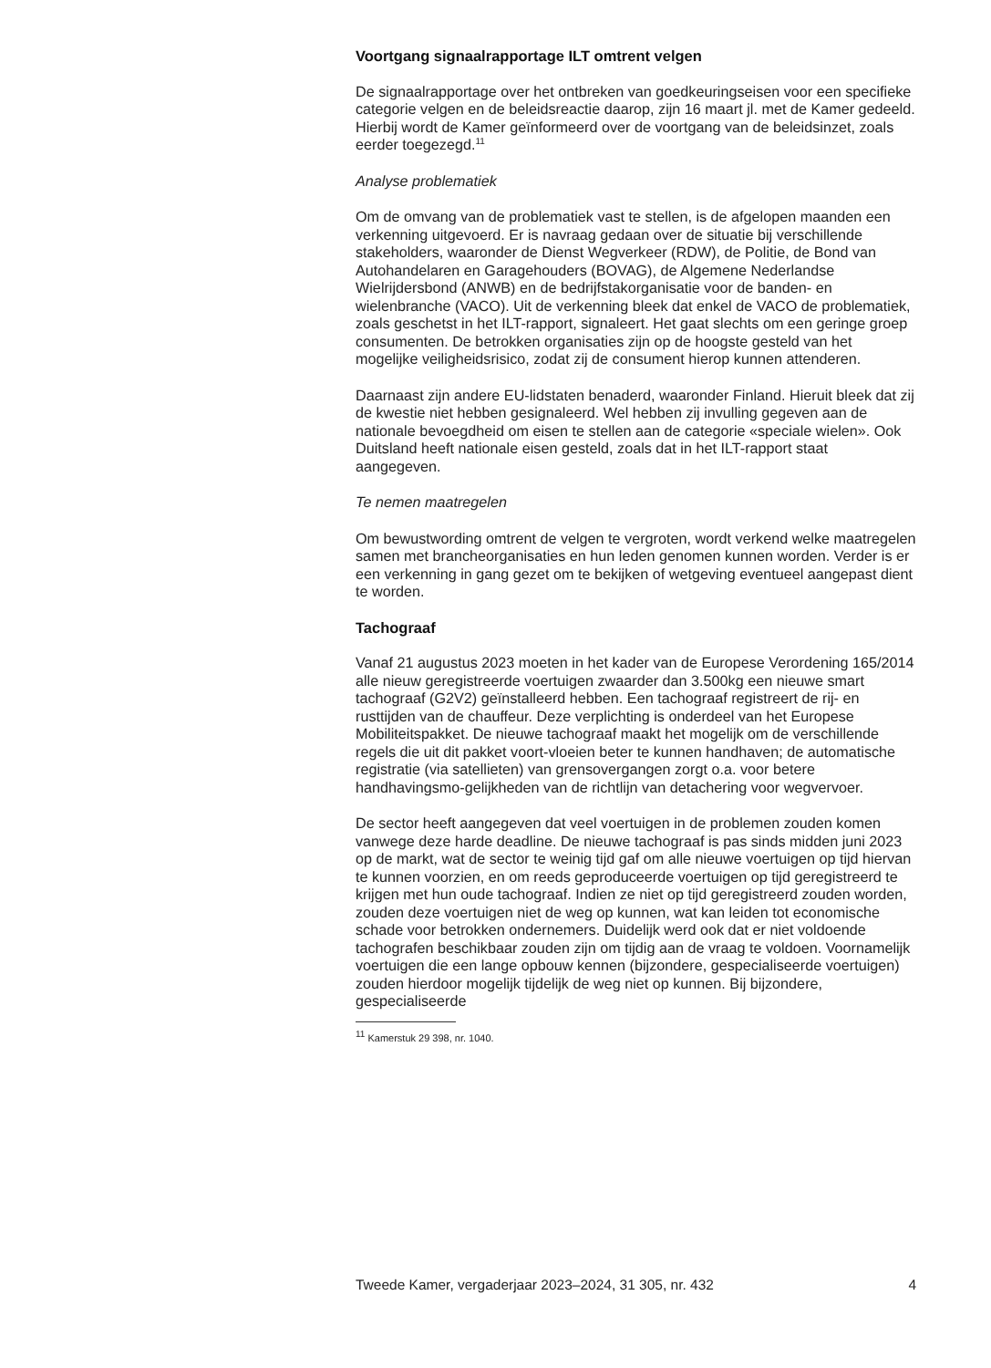Voortgang signaalrapportage ILT omtrent velgen
De signaalrapportage over het ontbreken van goedkeuringseisen voor een specifieke categorie velgen en de beleidsreactie daarop, zijn 16 maart jl. met de Kamer gedeeld. Hierbij wordt de Kamer geïnformeerd over de voortgang van de beleidsinzet, zoals eerder toegezegd.<sup>11</sup>
Analyse problematiek
Om de omvang van de problematiek vast te stellen, is de afgelopen maanden een verkenning uitgevoerd. Er is navraag gedaan over de situatie bij verschillende stakeholders, waaronder de Dienst Wegverkeer (RDW), de Politie, de Bond van Autohandelaren en Garagehouders (BOVAG), de Algemene Nederlandse Wielrijdersbond (ANWB) en de bedrijfstakorganisatie voor de banden- en wielenbranche (VACO). Uit de verkenning bleek dat enkel de VACO de problematiek, zoals geschetst in het ILT-rapport, signaleert. Het gaat slechts om een geringe groep consumenten. De betrokken organisaties zijn op de hoogste gesteld van het mogelijke veiligheidsrisico, zodat zij de consument hierop kunnen attenderen.
Daarnaast zijn andere EU-lidstaten benaderd, waaronder Finland. Hieruit bleek dat zij de kwestie niet hebben gesignaleerd. Wel hebben zij invulling gegeven aan de nationale bevoegdheid om eisen te stellen aan de categorie «speciale wielen». Ook Duitsland heeft nationale eisen gesteld, zoals dat in het ILT-rapport staat aangegeven.
Te nemen maatregelen
Om bewustwording omtrent de velgen te vergroten, wordt verkend welke maatregelen samen met brancheorganisaties en hun leden genomen kunnen worden. Verder is er een verkenning in gang gezet om te bekijken of wetgeving eventueel aangepast dient te worden.
Tachograaf
Vanaf 21 augustus 2023 moeten in het kader van de Europese Verordening 165/2014 alle nieuw geregistreerde voertuigen zwaarder dan 3.500kg een nieuwe smart tachograaf (G2V2) geïnstalleerd hebben. Een tachograaf registreert de rij- en rusttijden van de chauffeur. Deze verplichting is onderdeel van het Europese Mobiliteitspakket. De nieuwe tachograaf maakt het mogelijk om de verschillende regels die uit dit pakket voort-vloeien beter te kunnen handhaven; de automatische registratie (via satellieten) van grensovergangen zorgt o.a. voor betere handhavingsmo-gelijkheden van de richtlijn van detachering voor wegvervoer.
De sector heeft aangegeven dat veel voertuigen in de problemen zouden komen vanwege deze harde deadline. De nieuwe tachograaf is pas sinds midden juni 2023 op de markt, wat de sector te weinig tijd gaf om alle nieuwe voertuigen op tijd hiervan te kunnen voorzien, en om reeds geproduceerde voertuigen op tijd geregistreerd te krijgen met hun oude tachograaf. Indien ze niet op tijd geregistreerd zouden worden, zouden deze voertuigen niet de weg op kunnen, wat kan leiden tot economische schade voor betrokken ondernemers. Duidelijk werd ook dat er niet voldoende tachografen beschikbaar zouden zijn om tijdig aan de vraag te voldoen. Voornamelijk voertuigen die een lange opbouw kennen (bijzondere, gespecialiseerde voertuigen) zouden hierdoor mogelijk tijdelijk de weg niet op kunnen. Bij bijzondere, gespecialiseerde
<sup>11</sup> Kamerstuk 29 398, nr. 1040.
Tweede Kamer, vergaderjaar 2023–2024, 31 305, nr. 432 4